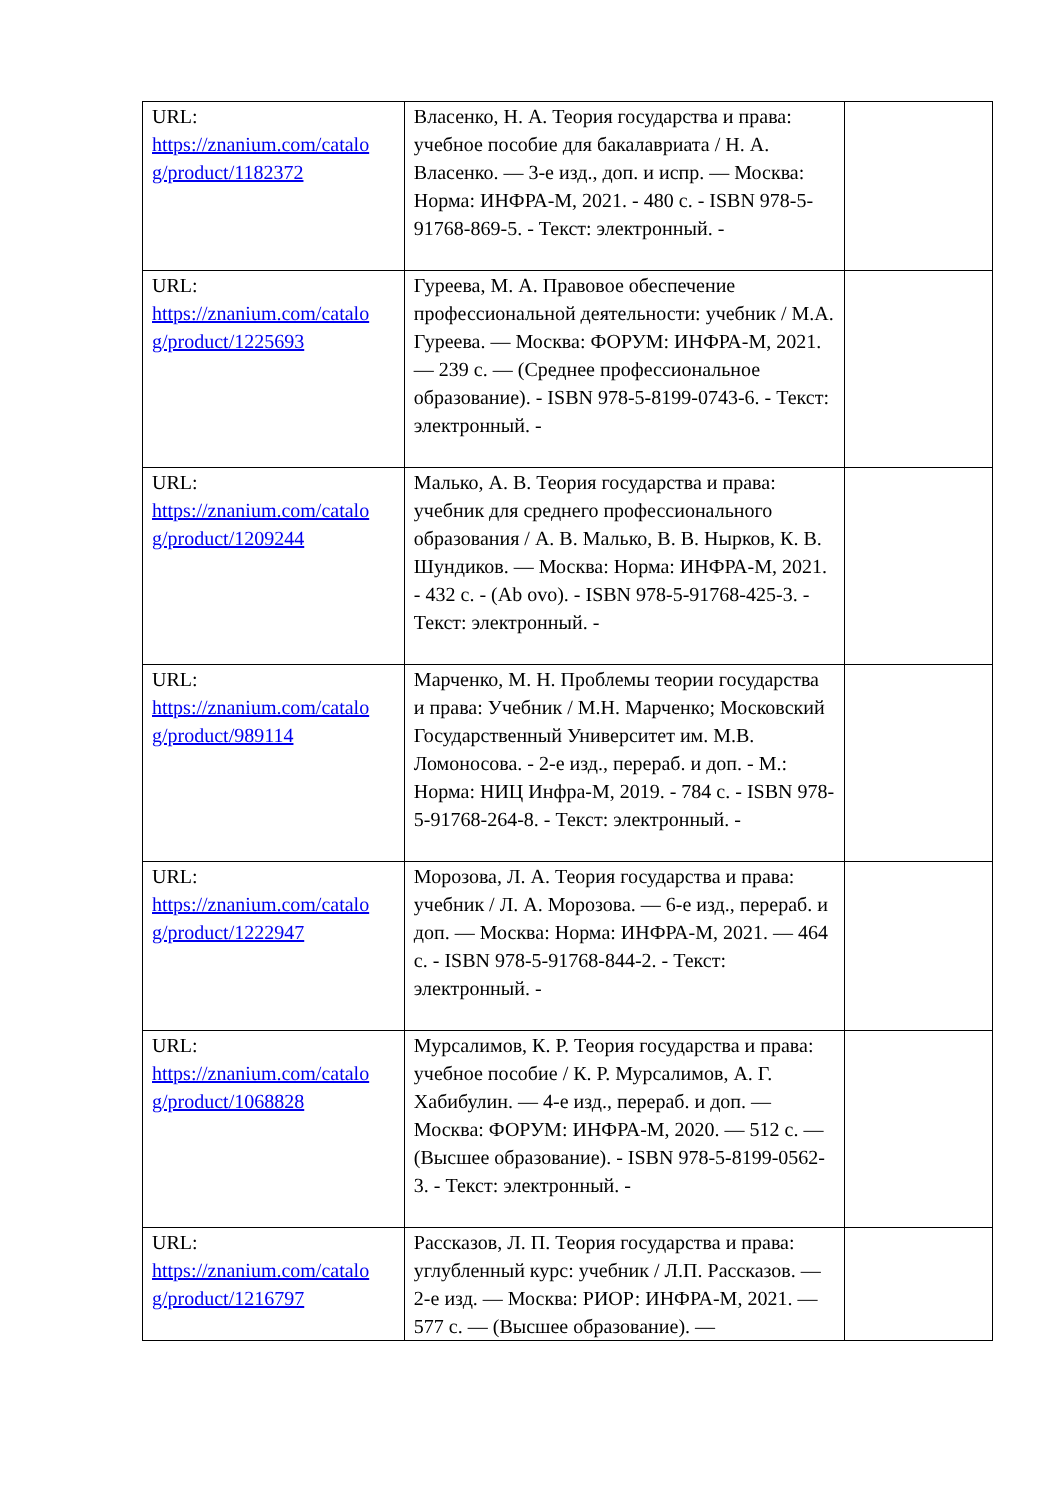| URL: https://znanium.com/catalo g/product/1182372 | Власенко, Н. А. Теория государства и права: учебное пособие для бакалавриата / Н. А. Власенко. — 3-е изд., доп. и испр. — Москва: Норма: ИНФРА-М, 2021. - 480 с. - ISBN 978-5-91768-869-5. - Текст: электронный. - | |
| URL: https://znanium.com/catalo g/product/1225693 | Гуреева, М. А. Правовое обеспечение профессиональной деятельности: учебник / М.А. Гуреева. — Москва: ФОРУМ: ИНФРА-М, 2021. — 239 с. — (Среднее профессиональное образование). - ISBN 978-5-8199-0743-6. - Текст: электронный. - | |
| URL: https://znanium.com/catalo g/product/1209244 | Малько, А. В. Теория государства и права: учебник для среднего профессионального образования / А. В. Малько, В. В. Нырков, К. В. Шундиков. — Москва: Норма: ИНФРА-М, 2021. - 432 с. - (Ab ovo). - ISBN 978-5-91768-425-3. - Текст: электронный. - | |
| URL: https://znanium.com/catalo g/product/989114 | Марченко, М. Н. Проблемы теории государства и права: Учебник / М.Н. Марченко; Московский Государственный Университет им. М.В. Ломоносова. - 2-е изд., перераб. и доп. - М.: Норма: НИЦ Инфра-М, 2019. - 784 с. - ISBN 978-5-91768-264-8. - Текст: электронный. - | |
| URL: https://znanium.com/catalo g/product/1222947 | Морозова, Л. А. Теория государства и права: учебник / Л. А. Морозова. — 6-е изд., перераб. и доп. — Москва: Норма: ИНФРА-М, 2021. — 464 с. - ISBN 978-5-91768-844-2. - Текст: электронный. - | |
| URL: https://znanium.com/catalo g/product/1068828 | Мурсалимов, К. Р. Теория государства и права: учебное пособие / К. Р. Мурсалимов, А. Г. Хабибулин. — 4-е изд., перераб. и доп. — Москва: ФОРУМ: ИНФРА-М, 2020. — 512 с. — (Высшее образование). - ISBN 978-5-8199-0562-3. - Текст: электронный. - | |
| URL: https://znanium.com/catalo g/product/1216797 | Рассказов, Л. П. Теория государства и права: углубленный курс: учебник / Л.П. Рассказов. — 2-е изд. — Москва: РИОР: ИНФРА-М, 2021. — 577 с. — (Высшее образование). — | |